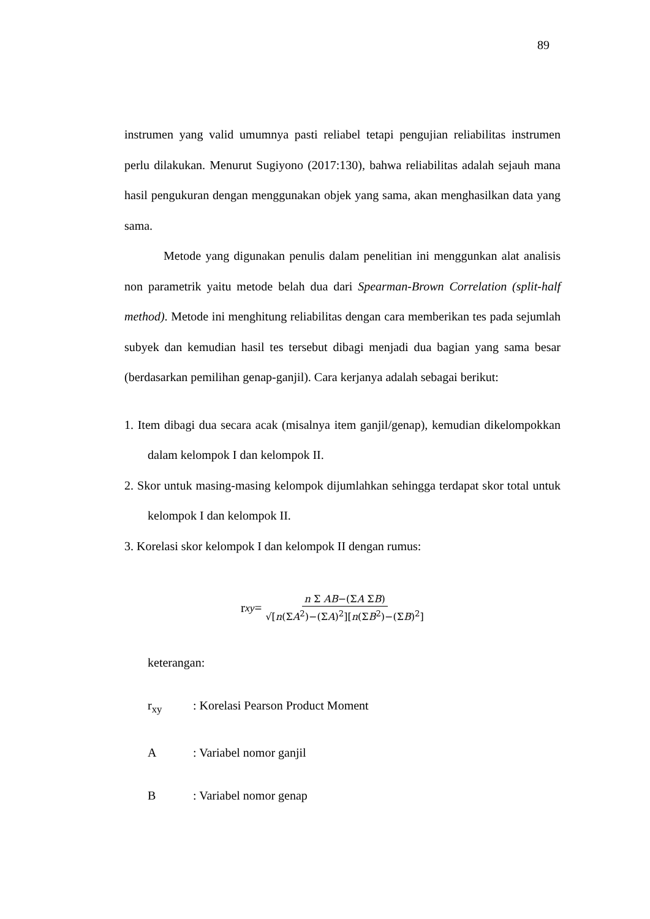89
instrumen yang valid umumnya pasti reliabel tetapi pengujian reliabilitas instrumen perlu dilakukan. Menurut Sugiyono (2017:130), bahwa reliabilitas adalah sejauh mana hasil pengukuran dengan menggunakan objek yang sama, akan menghasilkan data yang sama.
Metode yang digunakan penulis dalam penelitian ini menggunkan alat analisis non parametrik yaitu metode belah dua dari Spearman-Brown Correlation (split-half method). Metode ini menghitung reliabilitas dengan cara memberikan tes pada sejumlah subyek dan kemudian hasil tes tersebut dibagi menjadi dua bagian yang sama besar (berdasarkan pemilihan genap-ganjil). Cara kerjanya adalah sebagai berikut:
1. Item dibagi dua secara acak (misalnya item ganjil/genap), kemudian dikelompokkan dalam kelompok I dan kelompok II.
2. Skor untuk masing-masing kelompok dijumlahkan sehingga terdapat skor total untuk kelompok I dan kelompok II.
3. Korelasi skor kelompok I dan kelompok II dengan rumus:
r<sub>xy</sub> = n Σ AB−(ΣA ΣB) √[n(ΣA<sup>2</sup>)−(ΣA)<sup>2</sup>][n(ΣB<sup>2</sup>)−(ΣB)<sup>2</sup>]
keterangan:
r<sub>xy</sub>: Korelasi Pearson Product Moment
A: Variabel nomor ganjil
B: Variabel nomor genap